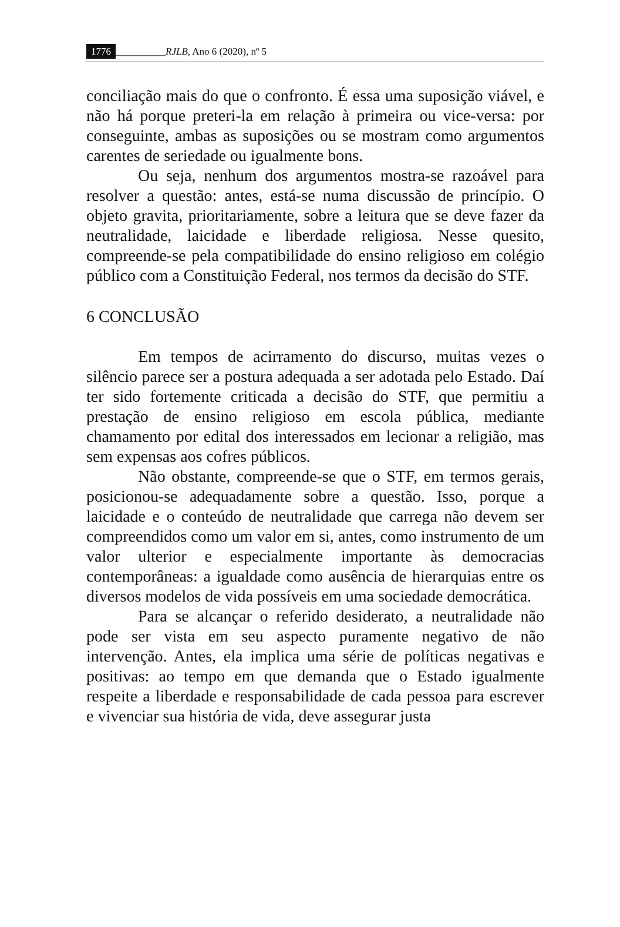1776 __________RJLB, Ano 6 (2020), nº 5
conciliação mais do que o confronto. É essa uma suposição viável, e não há porque preteri-la em relação à primeira ou vice-versa: por conseguinte, ambas as suposições ou se mostram como argumentos carentes de seriedade ou igualmente bons.
Ou seja, nenhum dos argumentos mostra-se razoável para resolver a questão: antes, está-se numa discussão de princípio. O objeto gravita, prioritariamente, sobre a leitura que se deve fazer da neutralidade, laicidade e liberdade religiosa. Nesse quesito, compreende-se pela compatibilidade do ensino religioso em colégio público com a Constituição Federal, nos termos da decisão do STF.
6 CONCLUSÃO
Em tempos de acirramento do discurso, muitas vezes o silêncio parece ser a postura adequada a ser adotada pelo Estado. Daí ter sido fortemente criticada a decisão do STF, que permitiu a prestação de ensino religioso em escola pública, mediante chamamento por edital dos interessados em lecionar a religião, mas sem expensas aos cofres públicos.
Não obstante, compreende-se que o STF, em termos gerais, posicionou-se adequadamente sobre a questão. Isso, porque a laicidade e o conteúdo de neutralidade que carrega não devem ser compreendidos como um valor em si, antes, como instrumento de um valor ulterior e especialmente importante às democracias contemporâneas: a igualdade como ausência de hierarquias entre os diversos modelos de vida possíveis em uma sociedade democrática.
Para se alcançar o referido desiderato, a neutralidade não pode ser vista em seu aspecto puramente negativo de não intervenção. Antes, ela implica uma série de políticas negativas e positivas: ao tempo em que demanda que o Estado igualmente respeite a liberdade e responsabilidade de cada pessoa para escrever e vivenciar sua história de vida, deve assegurar justa